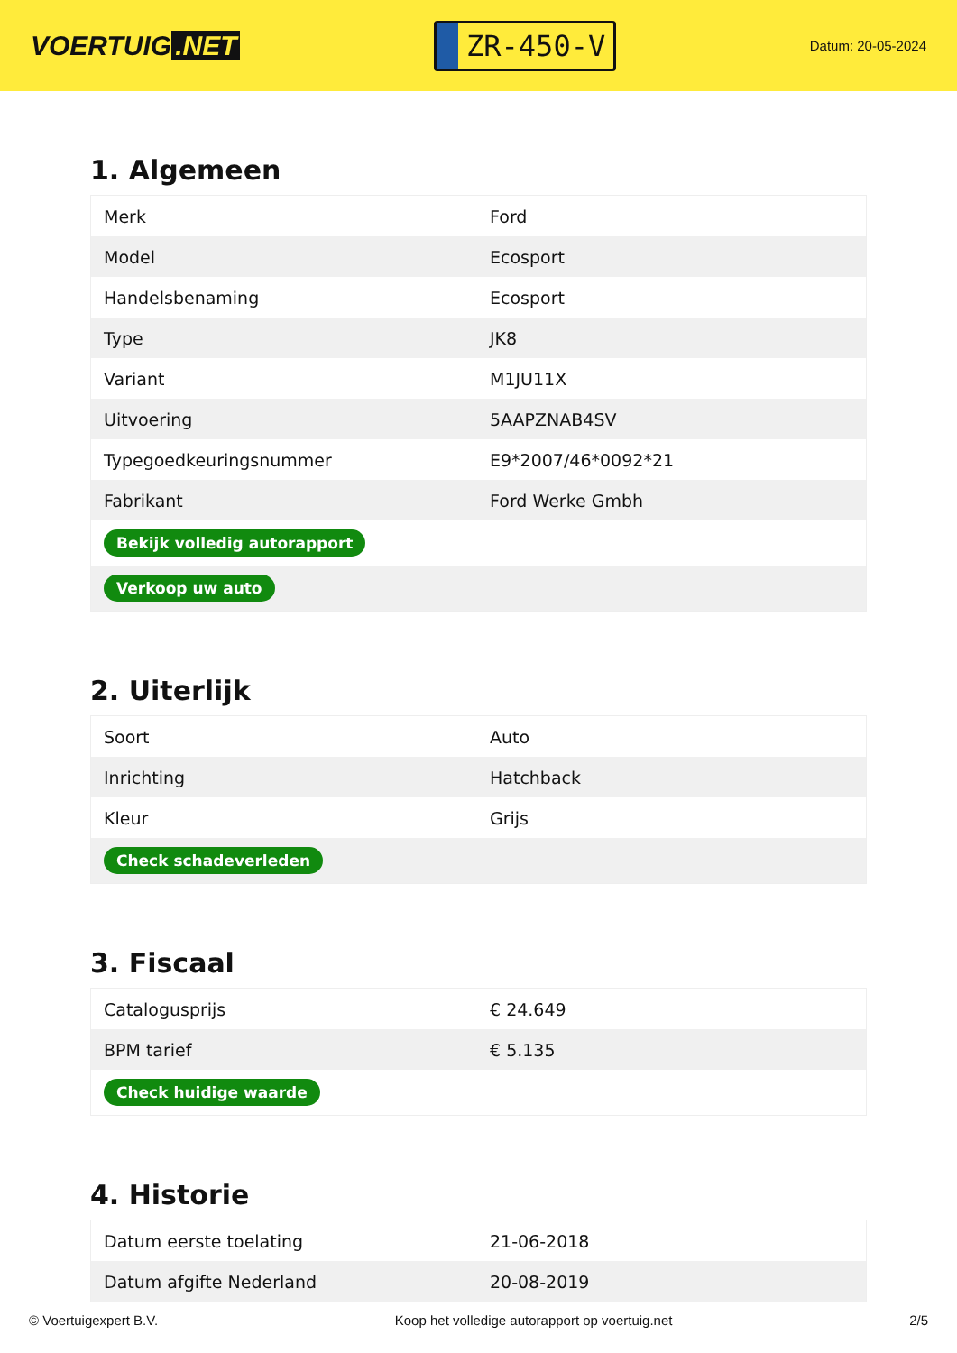VOERTUIG.NET
ZR-450-V
Datum: 20-05-2024
1. Algemeen
| Merk | Ford |
| Model | Ecosport |
| Handelsbenaming | Ecosport |
| Type | JK8 |
| Variant | M1JU11X |
| Uitvoering | 5AAPZNAB4SV |
| Typegoedkeuringsnummer | E9*2007/46*0092*21 |
| Fabrikant | Ford Werke Gmbh |
| Bekijk volledig autorapport | |
| Verkoop uw auto | |
2. Uiterlijk
| Soort | Auto |
| Inrichting | Hatchback |
| Kleur | Grijs |
| Check schadeverleden | |
3. Fiscaal
| Catalogusprijs | € 24.649 |
| BPM tarief | € 5.135 |
| Check huidige waarde | |
4. Historie
| Datum eerste toelating | 21-06-2018 |
| Datum afgifte Nederland | 20-08-2019 |
© Voertuigexpert B.V. Koop het volledige autorapport op voertuig.net 2/5